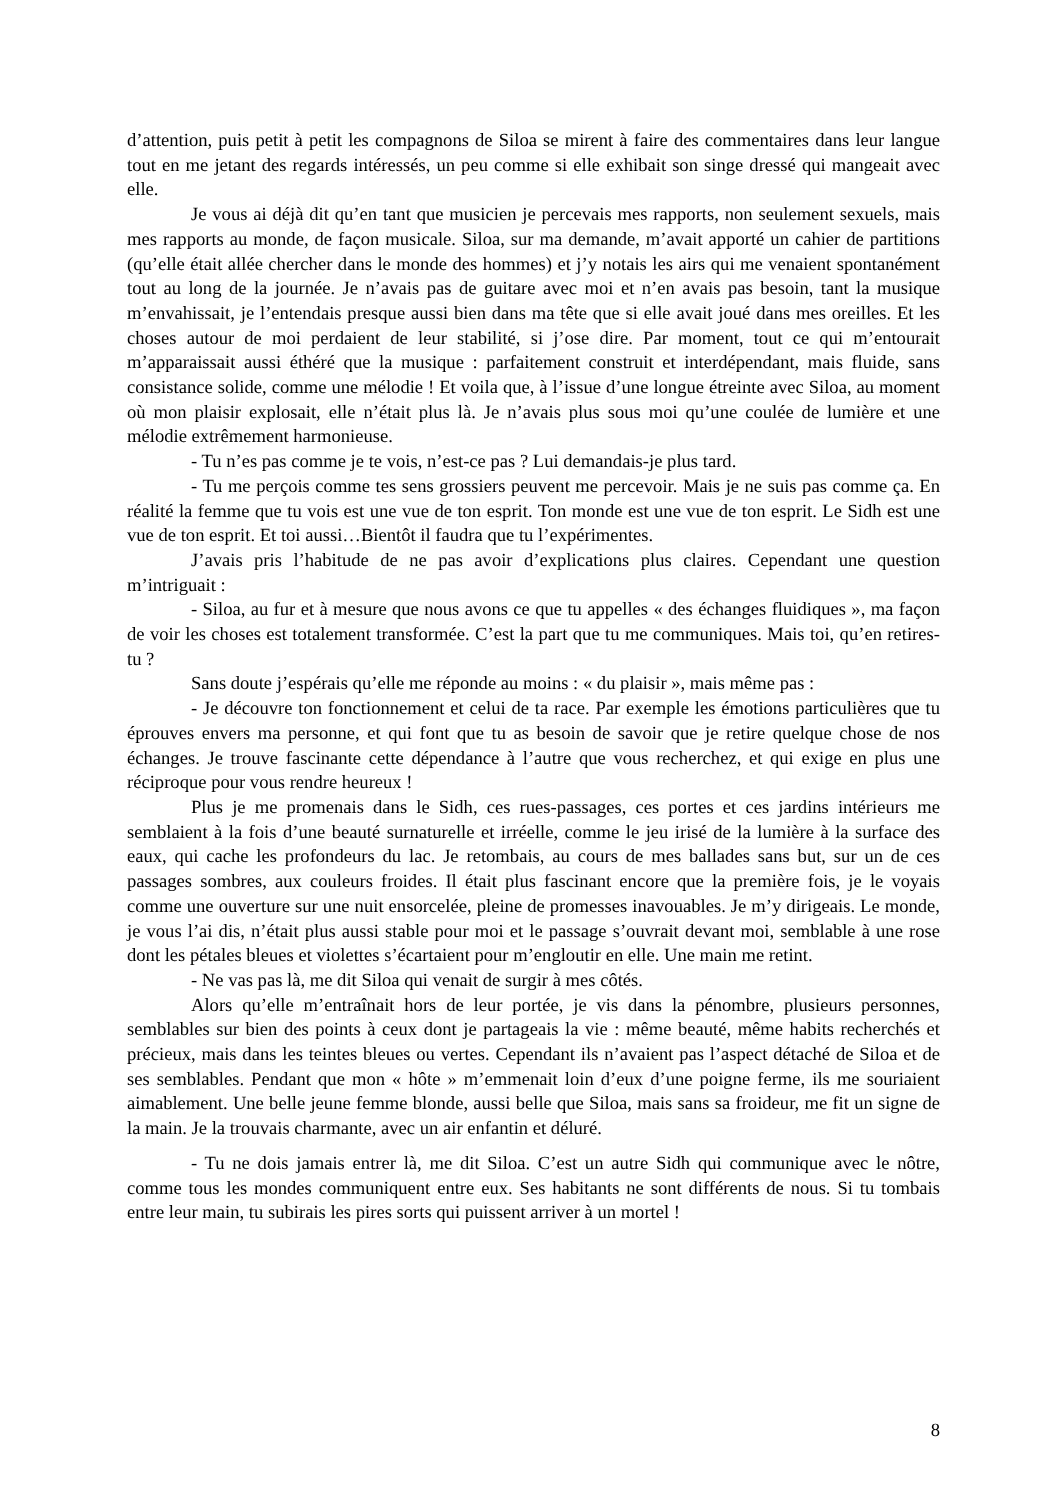d’attention, puis petit à petit les compagnons de Siloa se mirent à faire des commentaires dans leur langue tout en me jetant des regards intéressés, un peu comme si elle exhibait son singe dressé qui mangeait avec elle.
Je vous ai déjà dit qu’en tant que musicien je percevais mes rapports, non seulement sexuels, mais mes rapports au monde, de façon musicale. Siloa, sur ma demande, m’avait apporté un cahier de partitions (qu’elle était allée chercher dans le monde des hommes) et j’y notais les airs qui me venaient spontanément tout au long de la journée. Je n’avais pas de guitare avec moi et n’en avais pas besoin, tant la musique m’envahissait, je l’entendais presque aussi bien dans ma tête que si elle avait joué dans mes oreilles. Et les choses autour de moi perdaient de leur stabilité, si j’ose dire. Par moment, tout ce qui m’entourait m’apparaissait aussi éthéré que la musique : parfaitement construit et interdépendant, mais fluide, sans consistance solide, comme une mélodie ! Et voila que, à l’issue d’une longue étreinte avec Siloa, au moment où mon plaisir explosait, elle n’était plus là. Je n’avais plus sous moi qu’une coulée de lumière et une mélodie extrêmement harmonieuse.
- Tu n’es pas comme je te vois, n’est-ce pas ? Lui demandais-je plus tard.
- Tu me perçois comme tes sens grossiers peuvent me percevoir. Mais je ne suis pas comme ça. En réalité la femme que tu vois est une vue de ton esprit. Ton monde est une vue de ton esprit. Le Sidh est une vue de ton esprit. Et toi aussi…Bientôt il faudra que tu l’expérimentes.
J’avais pris l’habitude de ne pas avoir d’explications plus claires. Cependant une question m’intriguait :
- Siloa, au fur et à mesure que nous avons ce que tu appelles « des échanges fluidiques », ma façon de voir les choses est totalement transformée. C’est la part que tu me communiques. Mais toi, qu’en retires-tu ?
Sans doute j’espérais qu’elle me réponde au moins : « du plaisir », mais même pas :
- Je découvre ton fonctionnement et celui de ta race. Par exemple les émotions particulières que tu éprouves envers ma personne, et qui font que tu as besoin de savoir que je retire quelque chose de nos échanges. Je trouve fascinante cette dépendance à l’autre que vous recherchez, et qui exige en plus une réciproque pour vous rendre heureux !
Plus je me promenais dans le Sidh, ces rues-passages, ces portes et ces jardins intérieurs me semblaient à la fois d’une beauté surnaturelle et irréelle, comme le jeu irisé de la lumière à la surface des eaux, qui cache les profondeurs du lac. Je retombais, au cours de mes ballades sans but, sur un de ces passages sombres, aux couleurs froides. Il était plus fascinant encore que la première fois, je le voyais comme une ouverture sur une nuit ensorcelée, pleine de promesses inavouables. Je m’y dirigeais. Le monde, je vous l’ai dis, n’était plus aussi stable pour moi et le passage s’ouvrait devant moi, semblable à une rose dont les pétales bleues et violettes s’écartaient pour m’engloutir en elle. Une main me retint.
- Ne vas pas là, me dit Siloa qui venait de surgir à mes côtés.
Alors qu’elle m’entraînait hors de leur portée, je vis dans la pénombre, plusieurs personnes, semblables sur bien des points à ceux dont je partageais la vie : même beauté, même habits recherchés et précieux, mais dans les teintes bleues ou vertes. Cependant ils n’avaient pas l’aspect détaché de Siloa et de ses semblables. Pendant que mon « hôte » m’emmenait loin d’eux d’une poigne ferme, ils me souriaient aimablement. Une belle jeune femme blonde, aussi belle que Siloa, mais sans sa froideur, me fit un signe de la main. Je la trouvais charmante, avec un air enfantin et déluré.
- Tu ne dois jamais entrer là, me dit Siloa. C’est un autre Sidh qui communique avec le nôtre, comme tous les mondes communiquent entre eux. Ses habitants ne sont différents de nous. Si tu tombais entre leur main, tu subirais les pires sorts qui puissent arriver à un mortel !
8